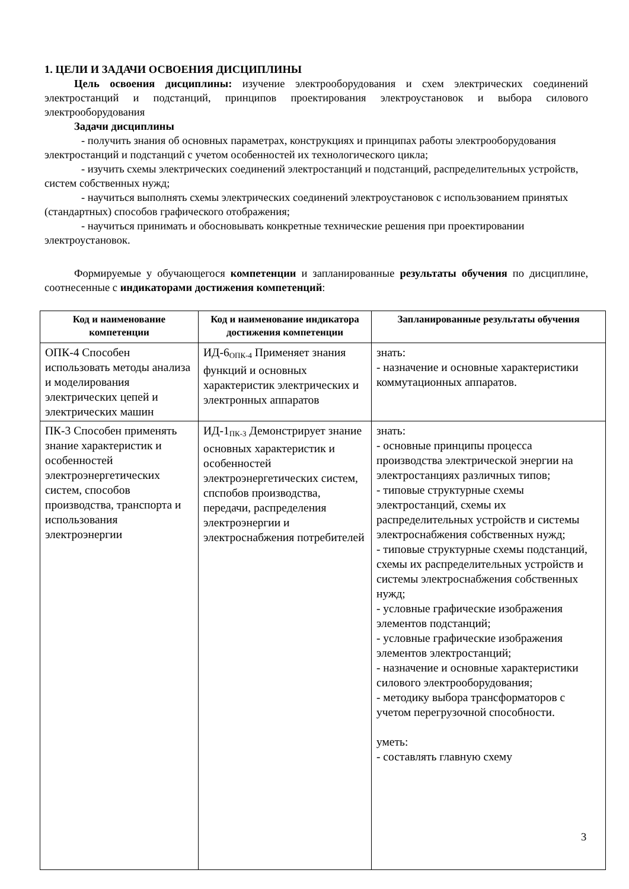1. ЦЕЛИ И ЗАДАЧИ ОСВОЕНИЯ ДИСЦИПЛИНЫ
Цель освоения дисциплины: изучение электрооборудования и схем электрических соединений электростанций и подстанций, принципов проектирования электроустановок и выбора силового электрооборудования
Задачи дисциплины
- получить знания об основных параметрах, конструкциях и принципах работы электрооборудования электростанций и подстанций с учетом особенностей их технологического цикла;
- изучить схемы электрических соединений электростанций и подстанций, распределительных устройств, систем собственных нужд;
- научиться выполнять схемы электрических соединений электроустановок с использованием принятых (стандартных) способов графического отображения;
- научиться принимать и обосновывать конкретные технические решения при проектировании электроустановок.
Формируемые у обучающегося компетенции и запланированные результаты обучения по дисциплине, соотнесенные с индикаторами достижения компетенций:
| Код и наименование компетенции | Код и наименование индикатора достижения компетенции | Запланированные результаты обучения |
| --- | --- | --- |
| ОПК-4 Способен использовать методы анализа и моделирования электрических цепей и электрических машин | ИД-6<sub>ОПК-4</sub> Применяет знания функций и основных характеристик электрических и электронных аппаратов | знать: - назначение и основные характеристики коммутационных аппаратов. |
| ПК-3 Способен применять знание характеристик и особенностей электроэнергетических систем, способов производства, транспорта и использования электроэнергии | ИД-1<sub>ПК-3</sub> Демонстрирует знание основных характеристик и особенностей электроэнергетических систем, спспобов производства, передачи, распределения электроэнергии и электроснабжения потребителей | знать: - основные принципы процесса производства электрической энергии на электростанциях различных типов; - типовые структурные схемы электростанций, схемы их распределительных устройств и системы электроснабжения собственных нужд; - типовые структурные схемы подстанций, схемы их распределительных устройств и системы электроснабжения собственных нужд; - условные графические изображения элементов подстанций; - условные графические изображения элементов электростанций; - назначение и основные характеристики силового электрооборудования; - методику выбора трансформаторов с учетом перегрузочной способности. уметь: - составлять главную схему |
3